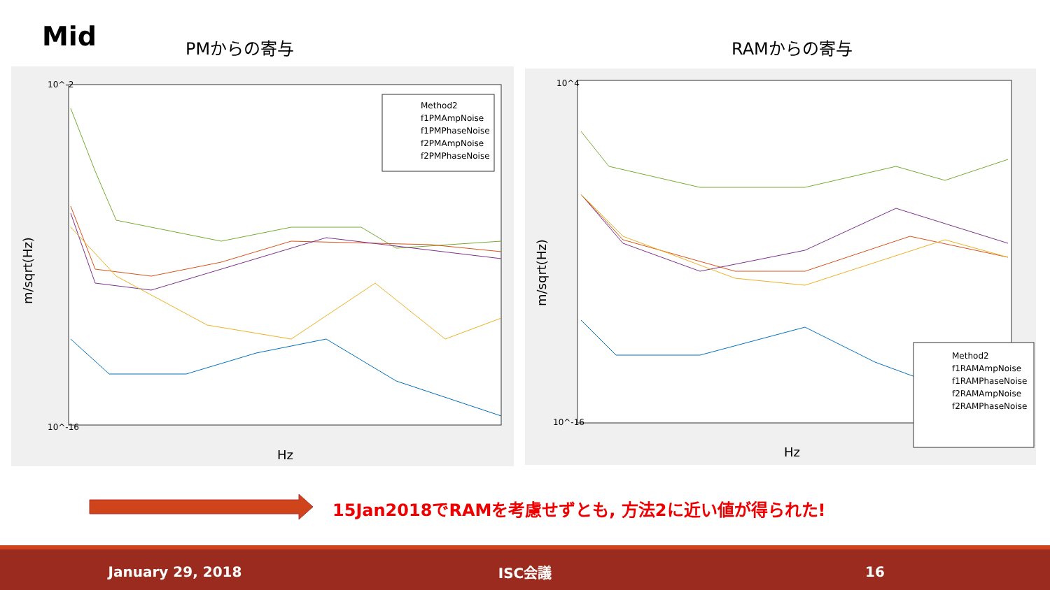Mid PMからの寄与 RAMからの寄与
10^-2
10^-16
Hz
m/sqrt(Hz)
Method2
f1PMAmpNoise
f1PMPhaseNoise
f2PMAmpNoise
f2PMPhaseNoise
10^4
10^-16
Hz
m/sqrt(Hz)
Method2
f1RAMAmpNoise
f1RAMPhaseNoise
f2RAMAmpNoise
f2RAMPhaseNoise
15Jan2018でRAMを考慮せずとも, 方法2に近い値が得られた!
January 29, 2018 ISC会議 16